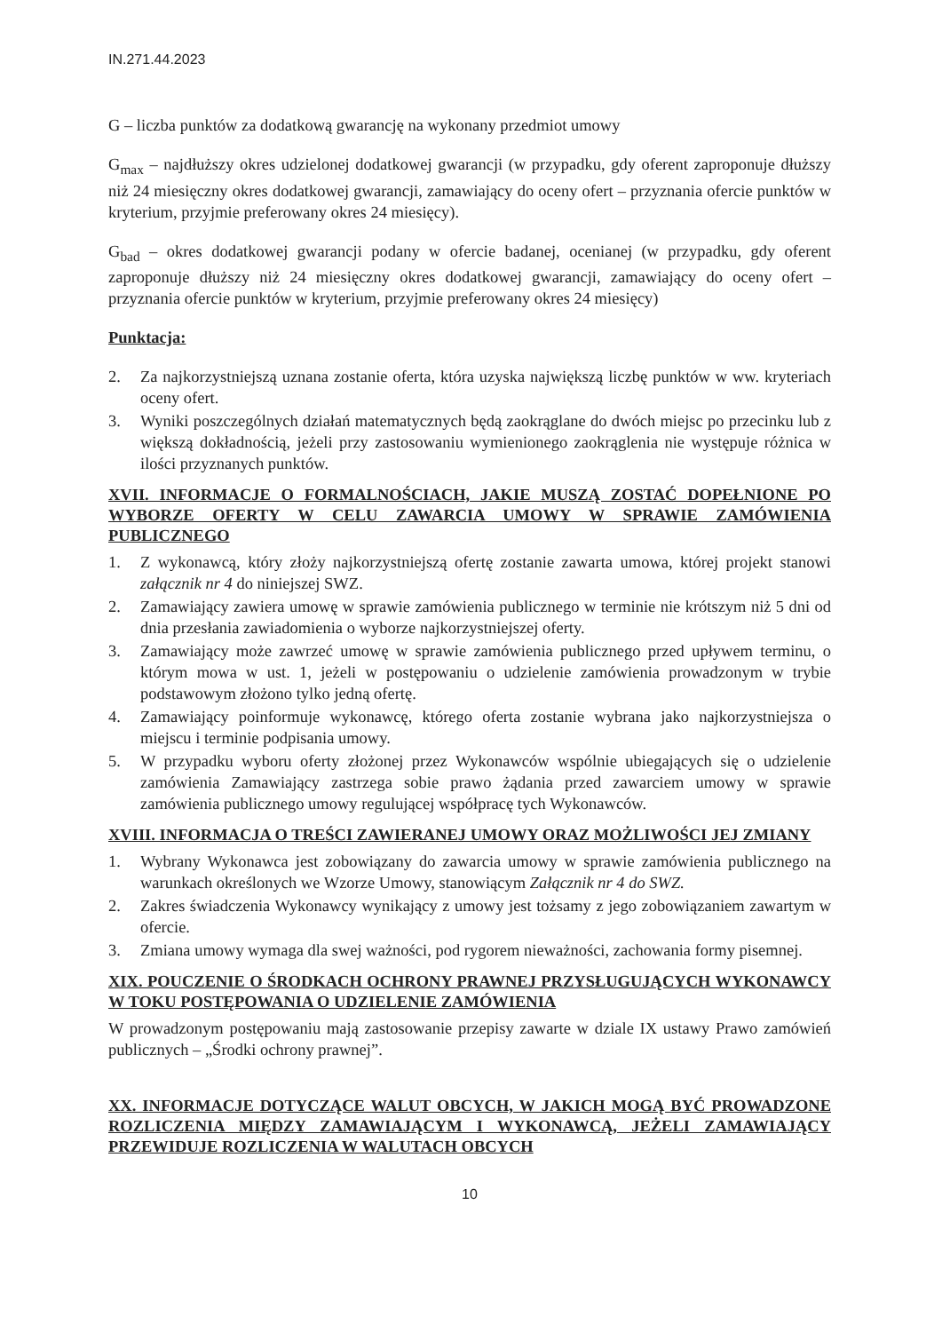IN.271.44.2023
G – liczba punktów za dodatkową gwarancję na wykonany przedmiot umowy
G<sub>max</sub> – najdłuższy okres udzielonej dodatkowej gwarancji (w przypadku, gdy oferent zaproponuje dłuższy niż 24 miesięczny okres dodatkowej gwarancji, zamawiający do oceny ofert – przyznania ofercie punktów w kryterium, przyjmie preferowany okres 24 miesięcy).
G<sub>bad</sub> – okres dodatkowej gwarancji podany w ofercie badanej, ocenianej (w przypadku, gdy oferent zaproponuje dłuższy niż 24 miesięczny okres dodatkowej gwarancji, zamawiający do oceny ofert – przyznania ofercie punktów w kryterium, przyjmie preferowany okres 24 miesięcy)
Punktacja:
2. Za najkorzystniejszą uznana zostanie oferta, która uzyska największą liczbę punktów w ww. kryteriach oceny ofert.
3. Wyniki poszczególnych działań matematycznych będą zaokrąglane do dwóch miejsc po przecinku lub z większą dokładnością, jeżeli przy zastosowaniu wymienionego zaokrąglenia nie występuje różnica w ilości przyznanych punktów.
XVII. INFORMACJE O FORMALNOŚCIACH, JAKIE MUSZĄ ZOSTAĆ DOPEŁNIONE PO WYBORZE OFERTY W CELU ZAWARCIA UMOWY W SPRAWIE ZAMÓWIENIA PUBLICZNEGO
1. Z wykonawcą, który złoży najkorzystniejszą ofertę zostanie zawarta umowa, której projekt stanowi załącznik nr 4 do niniejszej SWZ.
2. Zamawiający zawiera umowę w sprawie zamówienia publicznego w terminie nie krótszym niż 5 dni od dnia przesłania zawiadomienia o wyborze najkorzystniejszej oferty.
3. Zamawiający może zawrzeć umowę w sprawie zamówienia publicznego przed upływem terminu, o którym mowa w ust. 1, jeżeli w postępowaniu o udzielenie zamówienia prowadzonym w trybie podstawowym złożono tylko jedną ofertę.
4. Zamawiający poinformuje wykonawcę, którego oferta zostanie wybrana jako najkorzystniejsza o miejscu i terminie podpisania umowy.
5. W przypadku wyboru oferty złożonej przez Wykonawców wspólnie ubiegających się o udzielenie zamówienia Zamawiający zastrzega sobie prawo żądania przed zawarciem umowy w sprawie zamówienia publicznego umowy regulującej współpracę tych Wykonawców.
XVIII. INFORMACJA O TREŚCI ZAWIERANEJ UMOWY ORAZ MOŻLIWOŚCI JEJ ZMIANY
1. Wybrany Wykonawca jest zobowiązany do zawarcia umowy w sprawie zamówienia publicznego na warunkach określonych we Wzorze Umowy, stanowiącym Załącznik nr 4 do SWZ.
2. Zakres świadczenia Wykonawcy wynikający z umowy jest tożsamy z jego zobowiązaniem zawartym w ofercie.
3. Zmiana umowy wymaga dla swej ważności, pod rygorem nieważności, zachowania formy pisemnej.
XIX. POUCZENIE O ŚRODKACH OCHRONY PRAWNEJ PRZYSŁUGUJĄCYCH WYKONAWCY W TOKU POSTĘPOWANIA O UDZIELENIE ZAMÓWIENIA
W prowadzonym postępowaniu mają zastosowanie przepisy zawarte w dziale IX ustawy Prawo zamówień publicznych – „Środki ochrony prawnej”.
XX. INFORMACJE DOTYCZĄCE WALUT OBCYCH, W JAKICH MOGĄ BYĆ PROWADZONE ROZLICZENIA MIĘDZY ZAMAWIAJĄCYM I WYKONAWCĄ, JEŻELI ZAMAWIAJĄCY PRZEWIDUJE ROZLICZENIA W WALUTACH OBCYCH
10